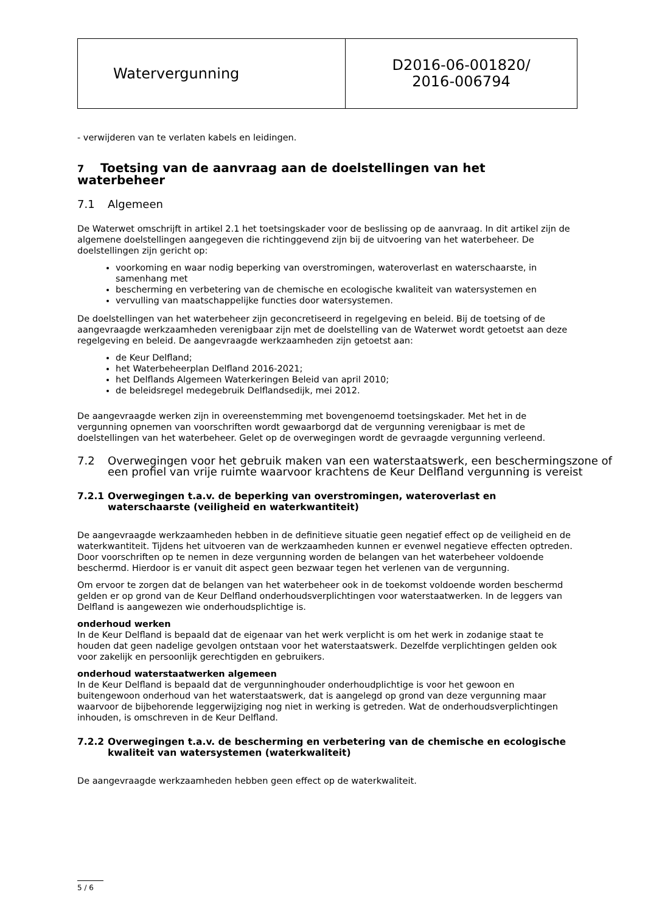| Watervergunning | D2016-06-001820/ 2016-006794 |
- verwijderen van te verlaten kabels en leidingen.
7 Toetsing van de aanvraag aan de doelstellingen van het waterbeheer
7.1 Algemeen
De Waterwet omschrijft in artikel 2.1 het toetsingskader voor de beslissing op de aanvraag. In dit artikel zijn de algemene doelstellingen aangegeven die richtinggevend zijn bij de uitvoering van het waterbeheer. De doelstellingen zijn gericht op:
voorkoming en waar nodig beperking van overstromingen, wateroverlast en waterschaarste, in samenhang met
bescherming en verbetering van de chemische en ecologische kwaliteit van watersystemen en
vervulling van maatschappelijke functies door watersystemen.
De doelstellingen van het waterbeheer zijn geconcretiseerd in regelgeving en beleid. Bij de toetsing of de aangevraagde werkzaamheden verenigbaar zijn met de doelstelling van de Waterwet wordt getoetst aan deze regelgeving en beleid. De aangevraagde werkzaamheden zijn getoetst aan:
de Keur Delfland;
het Waterbeheerplan Delfland 2016-2021;
het Delflands Algemeen Waterkeringen Beleid van april 2010;
de beleidsregel medegebruik Delflandsedijk, mei 2012.
De aangevraagde werken zijn in overeenstemming met bovengenoemd toetsingskader. Met het in de vergunning opnemen van voorschriften wordt gewaarborgd dat de vergunning verenigbaar is met de doelstellingen van het waterbeheer. Gelet op de overwegingen wordt de gevraagde vergunning verleend.
7.2 Overwegingen voor het gebruik maken van een waterstaatswerk, een beschermingszone of een profiel van vrije ruimte waarvoor krachtens de Keur Delfland vergunning is vereist
7.2.1 Overwegingen t.a.v. de beperking van overstromingen, wateroverlast en waterschaarste (veiligheid en waterkwantiteit)
De aangevraagde werkzaamheden hebben in de definitieve situatie geen negatief effect op de veiligheid en de waterkwantiteit. Tijdens het uitvoeren van de werkzaamheden kunnen er evenwel negatieve effecten optreden. Door voorschriften op te nemen in deze vergunning worden de belangen van het waterbeheer voldoende beschermd. Hierdoor is er vanuit dit aspect geen bezwaar tegen het verlenen van de vergunning.
Om ervoor te zorgen dat de belangen van het waterbeheer ook in de toekomst voldoende worden beschermd gelden er op grond van de Keur Delfland onderhoudsverplichtingen voor waterstaatwerken. In de leggers van Delfland is aangewezen wie onderhoudsplichtige is.
onderhoud werken
In de Keur Delfland is bepaald dat de eigenaar van het werk verplicht is om het werk in zodanige staat te houden dat geen nadelige gevolgen ontstaan voor het waterstaatswerk. Dezelfde verplichtingen gelden ook voor zakelijk en persoonlijk gerechtigden en gebruikers.
onderhoud waterstaatwerken algemeen
In de Keur Delfland is bepaald dat de vergunninghouder onderhoudplichtige is voor het gewoon en buitengewoon onderhoud van het waterstaatswerk, dat is aangelegd op grond van deze vergunning maar waarvoor de bijbehorende leggerwijziging nog niet in werking is getreden. Wat de onderhoudsverplichtingen inhouden, is omschreven in de Keur Delfland.
7.2.2 Overwegingen t.a.v. de bescherming en verbetering van de chemische en ecologische kwaliteit van watersystemen (waterkwaliteit)
De aangevraagde werkzaamheden hebben geen effect op de waterkwaliteit.
5 / 6